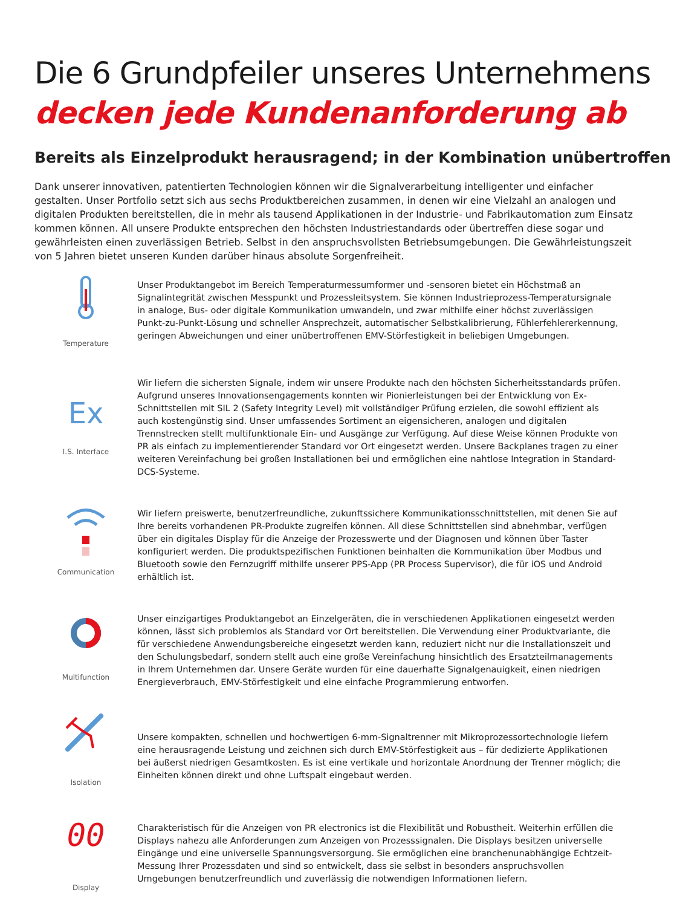Die 6 Grundpfeiler unseres Unternehmens
decken jede Kundenanforderung ab
Bereits als Einzelprodukt herausragend; in der Kombination unübertroffen
Dank unserer innovativen, patentierten Technologien können wir die Signalverarbeitung intelligenter und einfacher gestalten. Unser Portfolio setzt sich aus sechs Produktbereichen zusammen, in denen wir eine Vielzahl an analogen und digitalen Produkten bereitstellen, die in mehr als tausend Applikationen in der Industrie- und Fabrikautomation zum Einsatz kommen können. All unsere Produkte entsprechen den höchsten Industriestandards oder übertreffen diese sogar und gewährleisten einen zuverlässigen Betrieb. Selbst in den anspruchsvollsten Betriebsumgebungen. Die Gewährleistungszeit von 5 Jahren bietet unseren Kunden darüber hinaus absolute Sorgenfreiheit.
Temperature
Unser Produktangebot im Bereich Temperaturmessumformer und -sensoren bietet ein Höchstmaß an Signalintegrität zwischen Messpunkt und Prozessleitsystem. Sie können Industrieprozess-Temperatursignale in analoge, Bus- oder digitale Kommunikation umwandeln, und zwar mithilfe einer höchst zuverlässigen Punkt-zu-Punkt-Lösung und schneller Ansprechzeit, automatischer Selbstkalibrierung, Fühlerfehlererkennung, geringen Abweichungen und einer unübertroffenen EMV-Störfestigkeit in beliebigen Umgebungen.
Ex
I.S. Interface
Wir liefern die sichersten Signale, indem wir unsere Produkte nach den höchsten Sicherheitsstandards prüfen. Aufgrund unseres Innovationsengagements konnten wir Pionierleistungen bei der Entwicklung von Ex-Schnittstellen mit SIL 2 (Safety Integrity Level) mit vollständiger Prüfung erzielen, die sowohl effizient als auch kostengünstig sind. Unser umfassendes Sortiment an eigensicheren, analogen und digitalen Trennstrecken stellt multifunktionale Ein- und Ausgänge zur Verfügung. Auf diese Weise können Produkte von PR als einfach zu implementierender Standard vor Ort eingesetzt werden. Unsere Backplanes tragen zu einer weiteren Vereinfachung bei großen Installationen bei und ermöglichen eine nahtlose Integration in Standard-DCS-Systeme.
Communication
Wir liefern preiswerte, benutzerfreundliche, zukunftssichere Kommunikationsschnittstellen, mit denen Sie auf Ihre bereits vorhandenen PR-Produkte zugreifen können. All diese Schnittstellen sind abnehmbar, verfügen über ein digitales Display für die Anzeige der Prozesswerte und der Diagnosen und können über Taster konfiguriert werden. Die produktspezifischen Funktionen beinhalten die Kommunikation über Modbus und Bluetooth sowie den Fernzugriff mithilfe unserer PPS-App (PR Process Supervisor), die für iOS und Android erhältlich ist.
Multifunction
Unser einzigartiges Produktangebot an Einzelgeräten, die in verschiedenen Applikationen eingesetzt werden können, lässt sich problemlos als Standard vor Ort bereitstellen. Die Verwendung einer Produktvariante, die für verschiedene Anwendungsbereiche eingesetzt werden kann, reduziert nicht nur die Installationszeit und den Schulungsbedarf, sondern stellt auch eine große Vereinfachung hinsichtlich des Ersatzteilmanagements in Ihrem Unternehmen dar. Unsere Geräte wurden für eine dauerhafte Signalgenauigkeit, einen niedrigen Energieverbrauch, EMV-Störfestigkeit und eine einfache Programmierung entworfen.
Isolation
Unsere kompakten, schnellen und hochwertigen 6-mm-Signaltrenner mit Mikroprozessortechnologie liefern eine herausragende Leistung und zeichnen sich durch EMV-Störfestigkeit aus – für dedizierte Applikationen bei äußerst niedrigen Gesamtkosten. Es ist eine vertikale und horizontale Anordnung der Trenner möglich; die Einheiten können direkt und ohne Luftspalt eingebaut werden.
00
Display
Charakteristisch für die Anzeigen von PR electronics ist die Flexibilität und Robustheit. Weiterhin erfüllen die Displays nahezu alle Anforderungen zum Anzeigen von Prozesssignalen. Die Displays besitzen universelle Eingänge und eine universelle Spannungsversorgung. Sie ermöglichen eine branchenunabhängige Echtzeit-Messung Ihrer Prozessdaten und sind so entwickelt, dass sie selbst in besonders anspruchsvollen Umgebungen benutzerfreundlich und zuverlässig die notwendigen Informationen liefern.